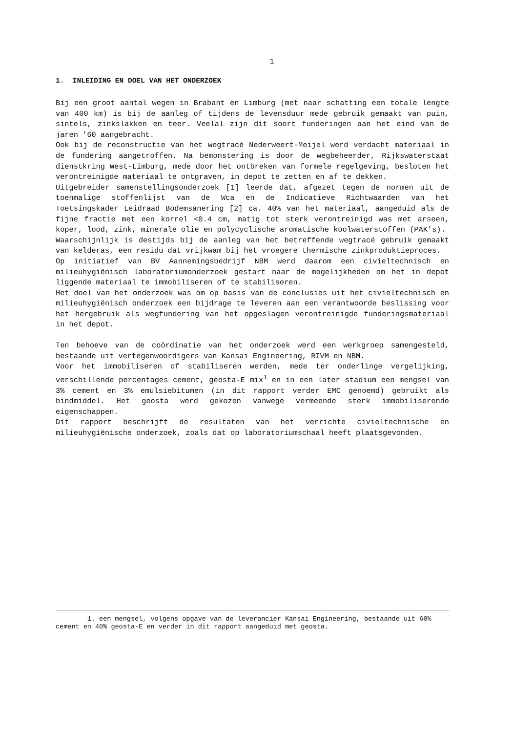1
1. INLEIDING EN DOEL VAN HET ONDERZOEK
Bij een groot aantal wegen in Brabant en Limburg (met naar schatting een totale lengte van 400 km) is bij de aanleg of tijdens de levensduur mede gebruik gemaakt van puin, sintels, zinkslakken en teer. Veelal zijn dit soort funderingen aan het eind van de jaren '60 aangebracht.
Ook bij de reconstructie van het wegtracé Nederweert-Meijel werd verdacht materiaal in de fundering aangetroffen. Na bemonstering is door de wegbeheerder, Rijkswaterstaat dienstkring West-Limburg, mede door het ontbreken van formele regelgeving, besloten het verontreinigde materiaal te ontgraven, in depot te zetten en af te dekken.
Uitgebreider samenstellingsonderzoek [1] leerde dat, afgezet tegen de normen uit de toenmalige stoffenlijst van de Wca en de Indicatieve Richtwaarden van het Toetsingskader Leidraad Bodemsanering [2] ca. 40% van het materiaal, aangeduid als de fijne fractie met een korrel <0.4 cm, matig tot sterk verontreinigd was met arseen, koper, lood, zink, minerale olie en polycyclische aromatische koolwaterstoffen (PAK's).
Waarschijnlijk is destijds bij de aanleg van het betreffende wegtracé gebruik gemaakt van kelderas, een residu dat vrijkwam bij het vroegere thermische zinkproduktieproces.
Op initiatief van BV Aannemingsbedrijf NBM werd daarom een civieltechnisch en milieuhygiënisch laboratoriumonderzoek gestart naar de mogelijkheden om het in depot liggende materiaal te immobiliseren of te stabiliseren.
Het doel van het onderzoek was om op basis van de conclusies uit het civieltechnisch en milieuhygiënisch onderzoek een bijdrage te leveren aan een verantwoorde beslissing voor het hergebruik als wegfundering van het opgeslagen verontreinigde funderingsmateriaal in het depot.
Ten behoeve van de coördinatie van het onderzoek werd een werkgroep samengesteld, bestaande uit vertegenwoordigers van Kansai Engineering, RIVM en NBM.
Voor het immobiliseren of stabiliseren werden, mede ter onderlinge vergelijking, verschillende percentages cement, geosta-E mix<sup>1</sup> en in een later stadium een mengsel van 3% cement en 3% emulsiebitumen (in dit rapport verder EMC genoemd) gebruikt als bindmiddel. Het geosta werd gekozen vanwege vermeende sterk immobiliserende eigenschappen.
Dit rapport beschrijft de resultaten van het verrichte civieltechnische en milieuhygiënische onderzoek, zoals dat op laboratoriumschaal heeft plaatsgevonden.
1. een mengsel, volgens opgave van de leverancier Kansai Engineering, bestaande uit 60% cement en 40% geosta-E en verder in dit rapport aangeduid met geosta.